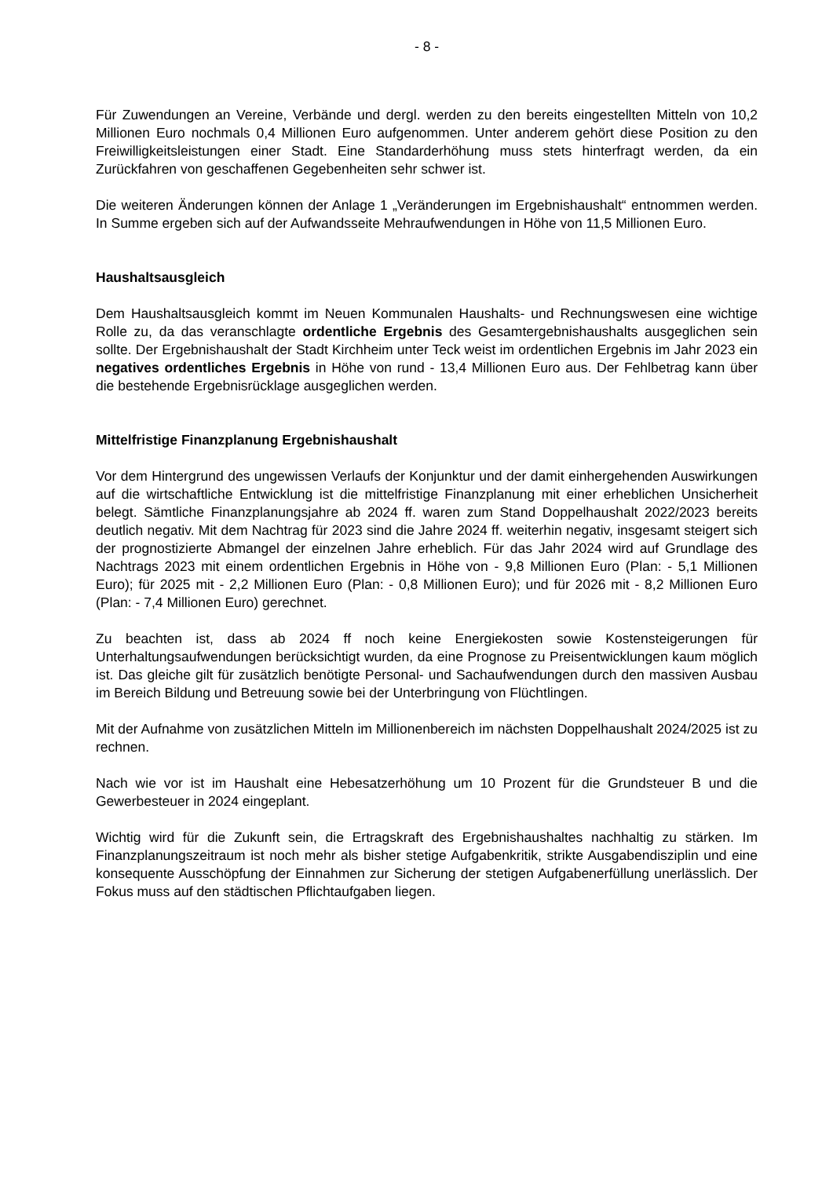- 8 -
Für Zuwendungen an Vereine, Verbände und dergl. werden zu den bereits eingestellten Mitteln von 10,2 Millionen Euro nochmals 0,4 Millionen Euro aufgenommen. Unter anderem gehört diese Position zu den Freiwilligkeitsleistungen einer Stadt. Eine Standarderhöhung muss stets hinterfragt werden, da ein Zurückfahren von geschaffenen Gegebenheiten sehr schwer ist.
Die weiteren Änderungen können der Anlage 1 „Veränderungen im Ergebnishaushalt“ entnommen werden. In Summe ergeben sich auf der Aufwandsseite Mehraufwendungen in Höhe von 11,5 Millionen Euro.
Haushaltsausgleich
Dem Haushaltsausgleich kommt im Neuen Kommunalen Haushalts- und Rechnungswesen eine wichtige Rolle zu, da das veranschlagte ordentliche Ergebnis des Gesamtergebnishaushalts ausgeglichen sein sollte. Der Ergebnishaushalt der Stadt Kirchheim unter Teck weist im ordentlichen Ergebnis im Jahr 2023 ein negatives ordentliches Ergebnis in Höhe von rund - 13,4 Millionen Euro aus. Der Fehlbetrag kann über die bestehende Ergebnisrücklage ausgeglichen werden.
Mittelfristige Finanzplanung Ergebnishaushalt
Vor dem Hintergrund des ungewissen Verlaufs der Konjunktur und der damit einhergehenden Auswirkungen auf die wirtschaftliche Entwicklung ist die mittelfristige Finanzplanung mit einer erheblichen Unsicherheit belegt. Sämtliche Finanzplanungsjahre ab 2024 ff. waren zum Stand Doppelhaushalt 2022/2023 bereits deutlich negativ. Mit dem Nachtrag für 2023 sind die Jahre 2024 ff. weiterhin negativ, insgesamt steigert sich der prognostizierte Abmangel der einzelnen Jahre erheblich. Für das Jahr 2024 wird auf Grundlage des Nachtrags 2023 mit einem ordentlichen Ergebnis in Höhe von - 9,8 Millionen Euro (Plan: - 5,1 Millionen Euro); für 2025 mit - 2,2 Millionen Euro (Plan: - 0,8 Millionen Euro); und für 2026 mit - 8,2 Millionen Euro (Plan: - 7,4 Millionen Euro) gerechnet.
Zu beachten ist, dass ab 2024 ff noch keine Energiekosten sowie Kostensteigerungen für Unterhaltungsaufwendungen berücksichtigt wurden, da eine Prognose zu Preisentwicklungen kaum möglich ist. Das gleiche gilt für zusätzlich benötigte Personal- und Sachaufwendungen durch den massiven Ausbau im Bereich Bildung und Betreuung sowie bei der Unterbringung von Flüchtlingen.
Mit der Aufnahme von zusätzlichen Mitteln im Millionenbereich im nächsten Doppelhaushalt 2024/2025 ist zu rechnen.
Nach wie vor ist im Haushalt eine Hebesatzerhöhung um 10 Prozent für die Grundsteuer B und die Gewerbesteuer in 2024 eingeplant.
Wichtig wird für die Zukunft sein, die Ertragskraft des Ergebnishaushaltes nachhaltig zu stärken. Im Finanzplanungszeitraum ist noch mehr als bisher stetige Aufgabenkritik, strikte Ausgabendisziplin und eine konsequente Ausschöpfung der Einnahmen zur Sicherung der stetigen Aufgabenerfüllung unerlässlich. Der Fokus muss auf den städtischen Pflichtaufgaben liegen.